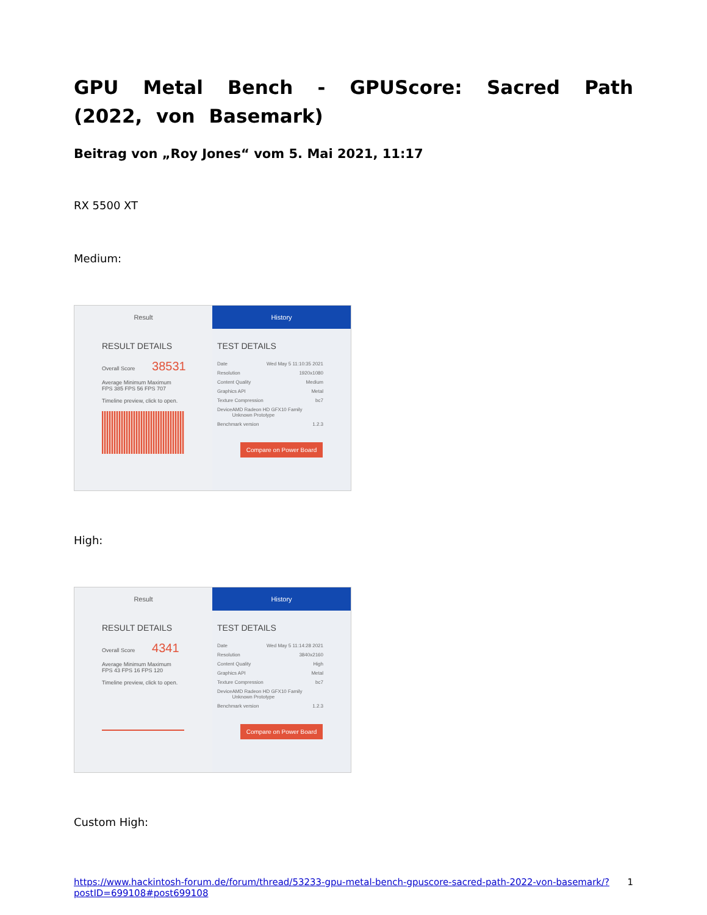GPU Metal Bench - GPUScore: Sacred Path (2022, von Basemark)
Beitrag von „Roy Jones“ vom 5. Mai 2021, 11:17
RX 5500 XT
Medium:
Result
RESULT DETAILS
Overall Score 38531
Average Minimum Maximum
FPS 385 FPS 56 FPS 707
Timeline preview, click to open.
History
TEST DETAILS
Date Wed May 5 11:10:35 2021
Resolution 1920x1080
Content Quality Medium
Graphics API Metal
Texture Compression bc7
Device AMD Radeon HD GFX10 Family Unknown Prototype
Benchmark version 1.2.3
Compare on Power Board
High:
Result
RESULT DETAILS
Overall Score 4341
Average Minimum Maximum
FPS 43 FPS 16 FPS 120
Timeline preview, click to open.
History
TEST DETAILS
Date Wed May 5 11:14:28 2021
Resolution 3840x2160
Content Quality High
Graphics API Metal
Texture Compression bc7
Device AMD Radeon HD GFX10 Family Unknown Prototype
Benchmark version 1.2.3
Compare on Power Board
Custom High:
https://www.hackintosh-forum.de/forum/thread/53233-gpu-metal-bench-gpuscore-sacred-path-2022-von-basemark/?postID=699108#post699108 1